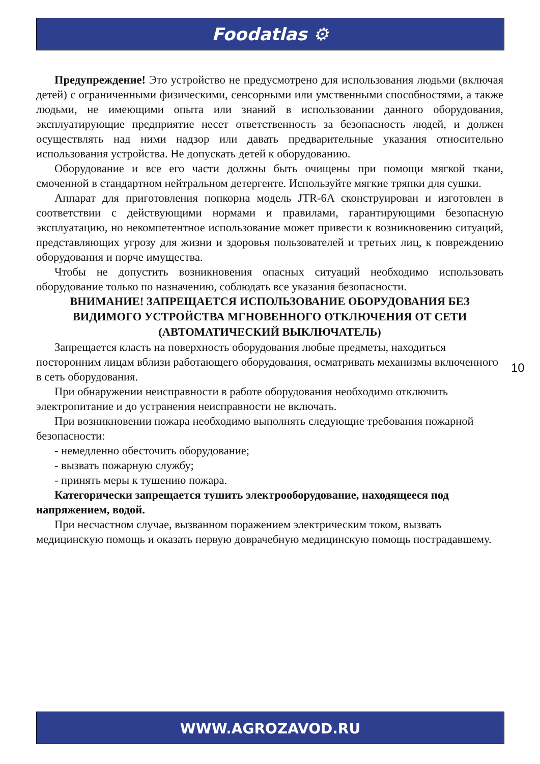Foodatlas ⚙
Предупреждение! Это устройство не предусмотрено для использования людьми (включая детей) с ограниченными физическими, сенсорными или умственными способностями, а также людьми, не имеющими опыта или знаний в использовании данного оборудования, эксплуатирующие предприятие несет ответственность за безопасность людей, и должен осуществлять над ними надзор или давать предварительные указания относительно использования устройства. Не допускать детей к оборудованию.
Оборудование и все его части должны быть очищены при помощи мягкой ткани, смоченной в стандартном нейтральном детергенте. Используйте мягкие тряпки для сушки.
Аппарат для приготовления попкорна модель JTR-6A сконструирован и изготовлен в соответствии с действующими нормами и правилами, гарантирующими безопасную эксплуатацию, но некомпетентное использование может привести к возникновению ситуаций, представляющих угрозу для жизни и здоровья пользователей и третьих лиц, к повреждению оборудования и порче имущества.
Чтобы не допустить возникновения опасных ситуаций необходимо использовать оборудование только по назначению, соблюдать все указания безопасности.
ВНИМАНИЕ! ЗАПРЕЩАЕТСЯ ИСПОЛЬЗОВАНИЕ ОБОРУДОВАНИЯ БЕЗ ВИДИМОГО УСТРОЙСТВА МГНОВЕННОГО ОТКЛЮЧЕНИЯ ОТ СЕТИ (АВТОМАТИЧЕСКИЙ ВЫКЛЮЧАТЕЛЬ)
Запрещается класть на поверхность оборудования любые предметы, находиться посторонним лицам вблизи работающего оборудования, осматривать механизмы включенного в сеть оборудования.
При обнаружении неисправности в работе оборудования необходимо отключить электропитание и до устранения неисправности не включать.
При возникновении пожара необходимо выполнять следующие требования пожарной безопасности:
- немедленно обесточить оборудование;
- вызвать пожарную службу;
- принять меры к тушению пожара.
Категорически запрещается тушить электрооборудование, находящееся под напряжением, водой.
При несчастном случае, вызванном поражением электрическим током, вызвать медицинскую помощь и оказать первую доврачебную медицинскую помощь пострадавшему.
10
WWW.AGROZAVOD.RU